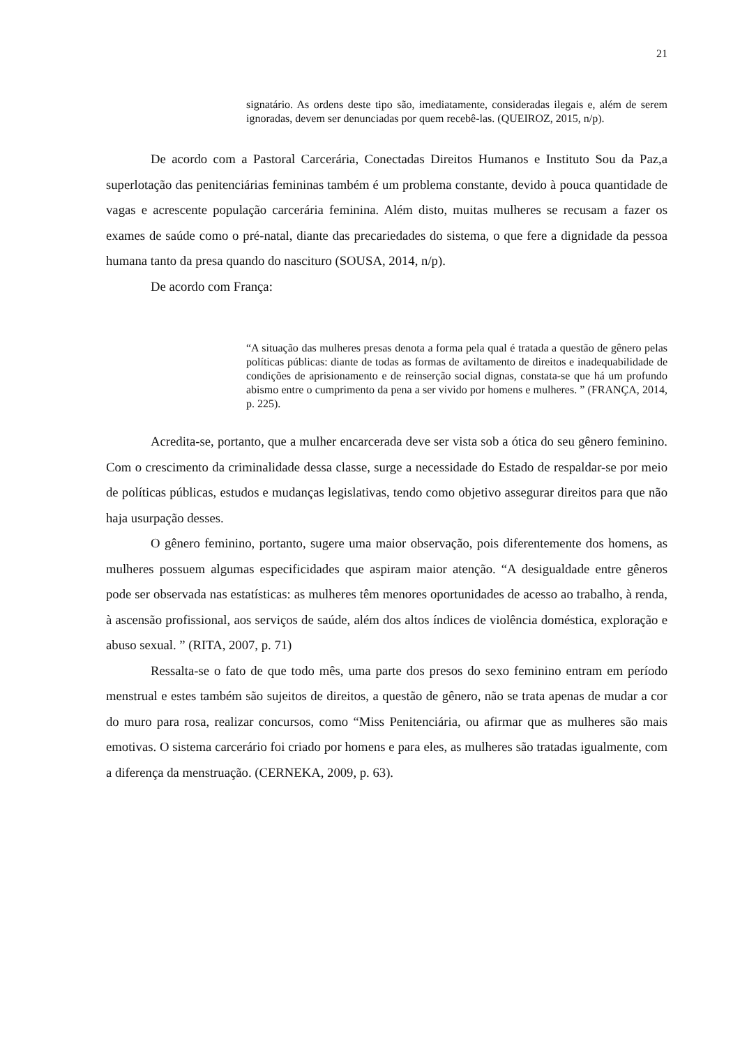21
signatário. As ordens deste tipo são, imediatamente, consideradas ilegais e, além de serem ignoradas, devem ser denunciadas por quem recebê-las. (QUEIROZ, 2015, n/p).
De acordo com a Pastoral Carcerária, Conectadas Direitos Humanos e Instituto Sou da Paz,a superlotação das penitenciárias femininas também é um problema constante, devido à pouca quantidade de vagas e acrescente população carcerária feminina. Além disto, muitas mulheres se recusam a fazer os exames de saúde como o pré-natal, diante das precariedades do sistema, o que fere a dignidade da pessoa humana tanto da presa quando do nascituro (SOUSA, 2014, n/p).
De acordo com França:
“A situação das mulheres presas denota a forma pela qual é tratada a questão de gênero pelas políticas públicas: diante de todas as formas de aviltamento de direitos e inadequabilidade de condições de aprisionamento e de reinserção social dignas, constata-se que há um profundo abismo entre o cumprimento da pena a ser vivido por homens e mulheres. ” (FRANÇA, 2014, p. 225).
Acredita-se, portanto, que a mulher encarcerada deve ser vista sob a ótica do seu gênero feminino. Com o crescimento da criminalidade dessa classe, surge a necessidade do Estado de respaldar-se por meio de políticas públicas, estudos e mudanças legislativas, tendo como objetivo assegurar direitos para que não haja usurpação desses.
O gênero feminino, portanto, sugere uma maior observação, pois diferentemente dos homens, as mulheres possuem algumas especificidades que aspiram maior atenção. “A desigualdade entre gêneros pode ser observada nas estatísticas: as mulheres têm menores oportunidades de acesso ao trabalho, à renda, à ascensão profissional, aos serviços de saúde, além dos altos índices de violência doméstica, exploração e abuso sexual. ” (RITA, 2007, p. 71)
Ressalta-se o fato de que todo mês, uma parte dos presos do sexo feminino entram em período menstrual e estes também são sujeitos de direitos, a questão de gênero, não se trata apenas de mudar a cor do muro para rosa, realizar concursos, como “Miss Penitenciária, ou afirmar que as mulheres são mais emotivas. O sistema carcerário foi criado por homens e para eles, as mulheres são tratadas igualmente, com a diferença da menstruação. (CERNEKA, 2009, p. 63).